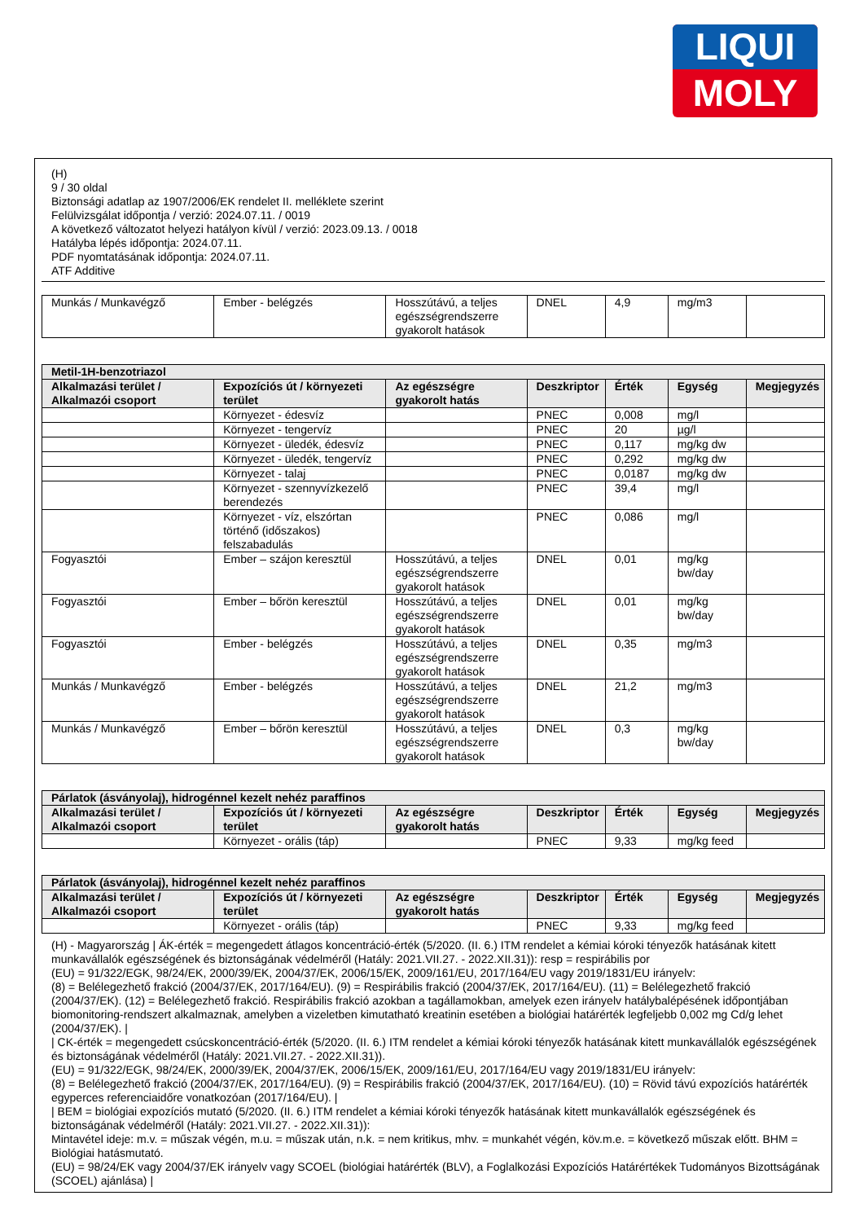LIQUI
MOLY
(H)
9 / 30 oldal
Biztonsági adatlap az 1907/2006/EK rendelet II. melléklete szerint
Felülvizsgálat időpontja / verzió: 2024.07.11. / 0019
A következő változatot helyezi hatályon kívül / verzió: 2023.09.13. / 0018
Hatályba lépés időpontja: 2024.07.11.
PDF nyomtatásának időpontja: 2024.07.11.
ATF Additive
| Munkás / Munkavégző | Ember - belégzés | Hosszútávú, a teljes egészségrendszerre gyakorolt hatások | DNEL | 4,9 | mg/m3 | |
| Metil-1H-benzotriazol | | | | | | |
| --- | --- | --- | --- | --- | --- | --- |
| Alkalmazási terület / Alkalmazói csoport | Expozíciós út / környezeti terület | Az egészségre gyakorolt hatás | Deszkriptor | Érték | Egység | Megjegyzés |
| | Környezet - édesvíz | | PNEC | 0,008 | mg/l | |
| | Környezet - tengervíz | | PNEC | 20 | µg/l | |
| | Környezet - üledék, édesvíz | | PNEC | 0,117 | mg/kg dw | |
| | Környezet - üledék, tengervíz | | PNEC | 0,292 | mg/kg dw | |
| | Környezet - talaj | | PNEC | 0,0187 | mg/kg dw | |
| | Környezet - szennyvízkezelő berendezés | | PNEC | 39,4 | mg/l | |
| | Környezet - víz, elszórtan történő (időszakos) felszabadulás | | PNEC | 0,086 | mg/l | |
| Fogyasztói | Ember – szájon keresztül | Hosszútávú, a teljes egészségrendszerre gyakorolt hatások | DNEL | 0,01 | mg/kg bw/day | |
| Fogyasztói | Ember – bőrön keresztül | Hosszútávú, a teljes egészségrendszerre gyakorolt hatások | DNEL | 0,01 | mg/kg bw/day | |
| Fogyasztói | Ember - belégzés | Hosszútávú, a teljes egészségrendszerre gyakorolt hatások | DNEL | 0,35 | mg/m3 | |
| Munkás / Munkavégző | Ember - belégzés | Hosszútávú, a teljes egészségrendszerre gyakorolt hatások | DNEL | 21,2 | mg/m3 | |
| Munkás / Munkavégző | Ember – bőrön keresztül | Hosszútávú, a teljes egészségrendszerre gyakorolt hatások | DNEL | 0,3 | mg/kg bw/day | |
| Párlatok (ásványolaj), hidrogénnel kezelt nehéz paraffinos | | | | | | |
| --- | --- | --- | --- | --- | --- | --- |
| Alkalmazási terület / Alkalmazói csoport | Expozíciós út / környezeti terület | Az egészségre gyakorolt hatás | Deszkriptor | Érték | Egység | Megjegyzés |
| | Környezet - orális (táp) | | PNEC | 9,33 | mg/kg feed | |
| Párlatok (ásványolaj), hidrogénnel kezelt nehéz paraffinos | | | | | | |
| --- | --- | --- | --- | --- | --- | --- |
| Alkalmazási terület / Alkalmazói csoport | Expozíciós út / környezeti terület | Az egészségre gyakorolt hatás | Deszkriptor | Érték | Egység | Megjegyzés |
| | Környezet - orális (táp) | | PNEC | 9,33 | mg/kg feed | |
(H) - Magyarország | ÁK-érték = megengedett átlagos koncentráció-érték (5/2020. (II. 6.) ITM rendelet a kémiai kóroki tényezők hatásának kitett munkavállalók egészségének és biztonságának védelméről (Hatály: 2021.VII.27. - 2022.XII.31)): resp = respirábilis por
(EU) = 91/322/EGK, 98/24/EK, 2000/39/EK, 2004/37/EK, 2006/15/EK, 2009/161/EU, 2017/164/EU vagy 2019/1831/EU irányelv:
(8) = Belélegezhető frakció (2004/37/EK, 2017/164/EU). (9) = Respirábilis frakció (2004/37/EK, 2017/164/EU). (11) = Belélegezhető frakció (2004/37/EK). (12) = Belélegezhető frakció. Respirábilis frakció azokban a tagállamokban, amelyek ezen irányelv hatálybalépésének időpontjában biomonitoring-rendszert alkalmaznak, amelyben a vizeletben kimutatható kreatinin esetében a biológiai határérték legfeljebb 0,002 mg Cd/g lehet (2004/37/EK). |
| CK-érték = megengedett csúcskoncentráció-érték (5/2020. (II. 6.) ITM rendelet a kémiai kóroki tényezők hatásának kitett munkavállalók egészségének és biztonságának védelméről (Hatály: 2021.VII.27. - 2022.XII.31)).
(EU) = 91/322/EGK, 98/24/EK, 2000/39/EK, 2004/37/EK, 2006/15/EK, 2009/161/EU, 2017/164/EU vagy 2019/1831/EU irányelv:
(8) = Belélegezhető frakció (2004/37/EK, 2017/164/EU). (9) = Respirábilis frakció (2004/37/EK, 2017/164/EU). (10) = Rövid távú expozíciós határérték egyperces referenciaidőre vonatkozóan (2017/164/EU). |
| BEM = biológiai expozíciós mutató (5/2020. (II. 6.) ITM rendelet a kémiai kóroki tényezők hatásának kitett munkavállalók egészségének és biztonságának védelméről (Hatály: 2021.VII.27. - 2022.XII.31)):
Mintavétel ideje: m.v. = műszak végén, m.u. = műszak után, n.k. = nem kritikus, mhv. = munkahét végén, köv.m.e. = következő műszak előtt. BHM = Biológiai hatásmutató.
(EU) = 98/24/EK vagy 2004/37/EK irányelv vagy SCOEL (biológiai határérték (BLV), a Foglalkozási Expozíciós Határértékek Tudományos Bizottságának (SCOEL) ajánlása) |